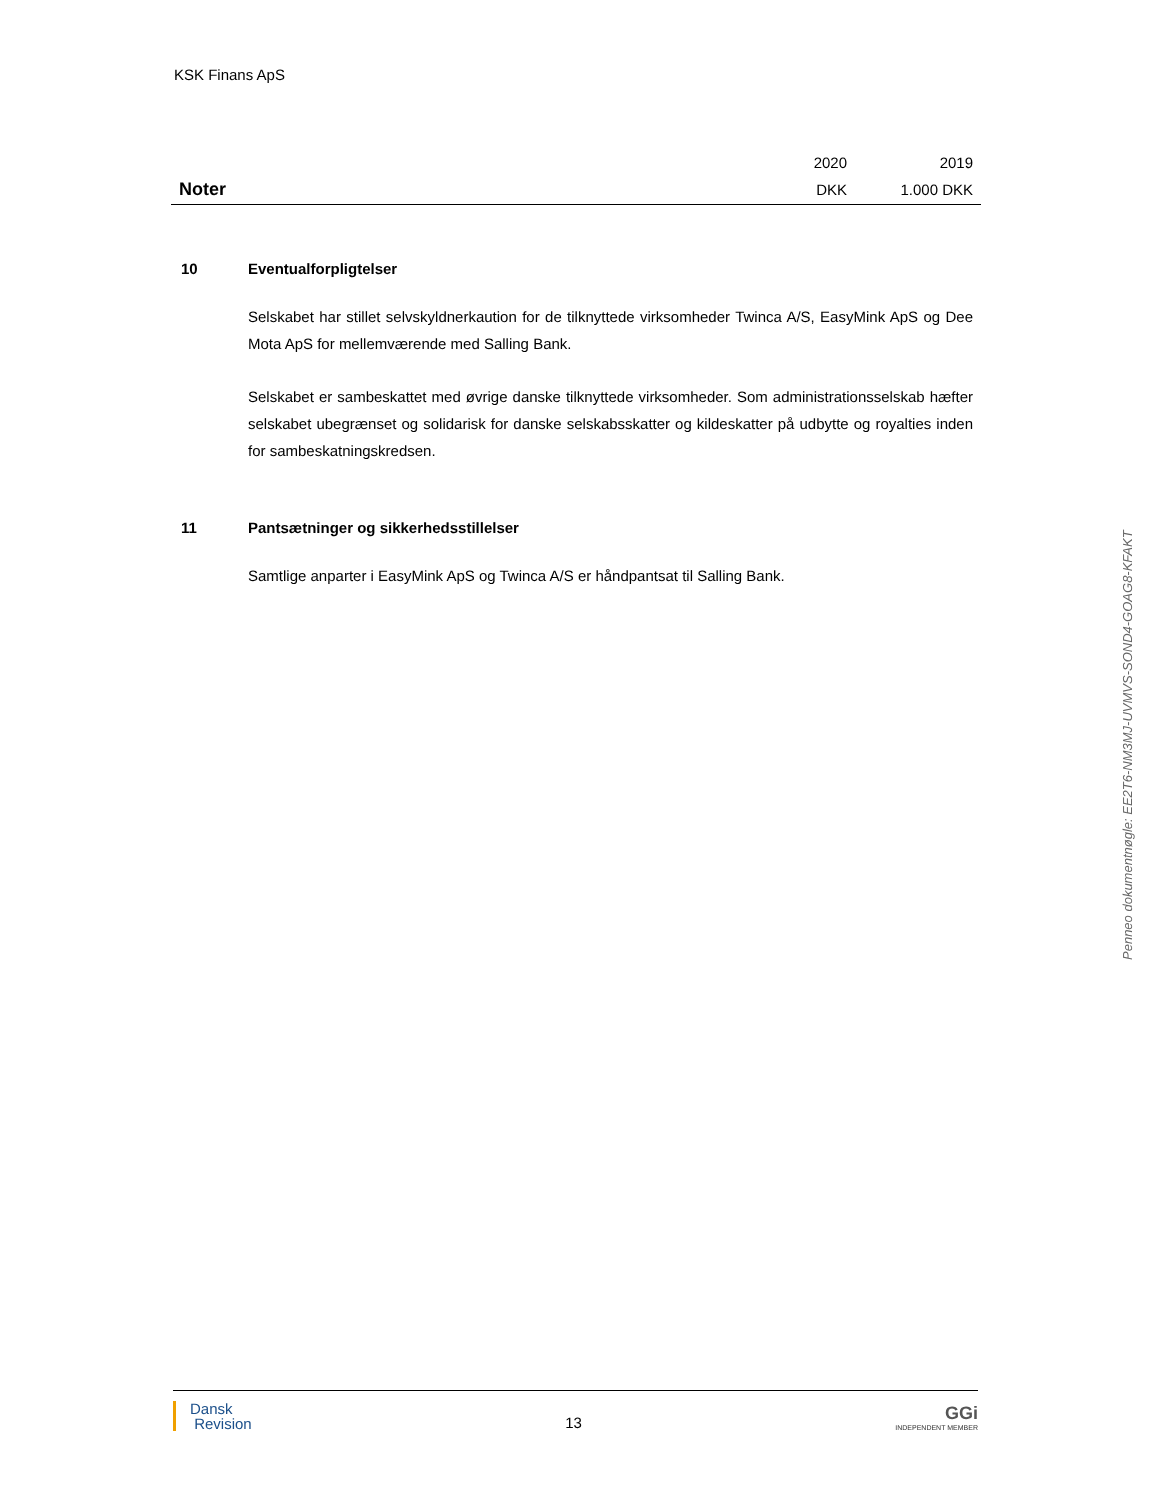KSK Finans ApS
| | 2020 | 2019 |
| Noter | DKK | 1.000 DKK |
10 Eventualforpligtelser
Selskabet har stillet selvskyldnerkaution for de tilknyttede virksomheder Twinca A/S, EasyMink ApS og Dee Mota ApS for mellemværende med Salling Bank.
Selskabet er sambeskattet med øvrige danske tilknyttede virksomheder. Som administrationsselskab hæfter selskabet ubegrænset og solidarisk for danske selskabsskatter og kildeskatter på udbytte og royalties inden for sambeskatningskredsen.
11 Pantsætninger og sikkerhedsstillelser
Samtlige anparter i EasyMink ApS og Twinca A/S er håndpantsat til Salling Bank.
Penneo dokumentnøgle: EE2T6-NM3MJ-UVMVS-SOND4-GOAG8-KFAKT
Dansk
Revision
13
GGi
INDEPENDENT MEMBER